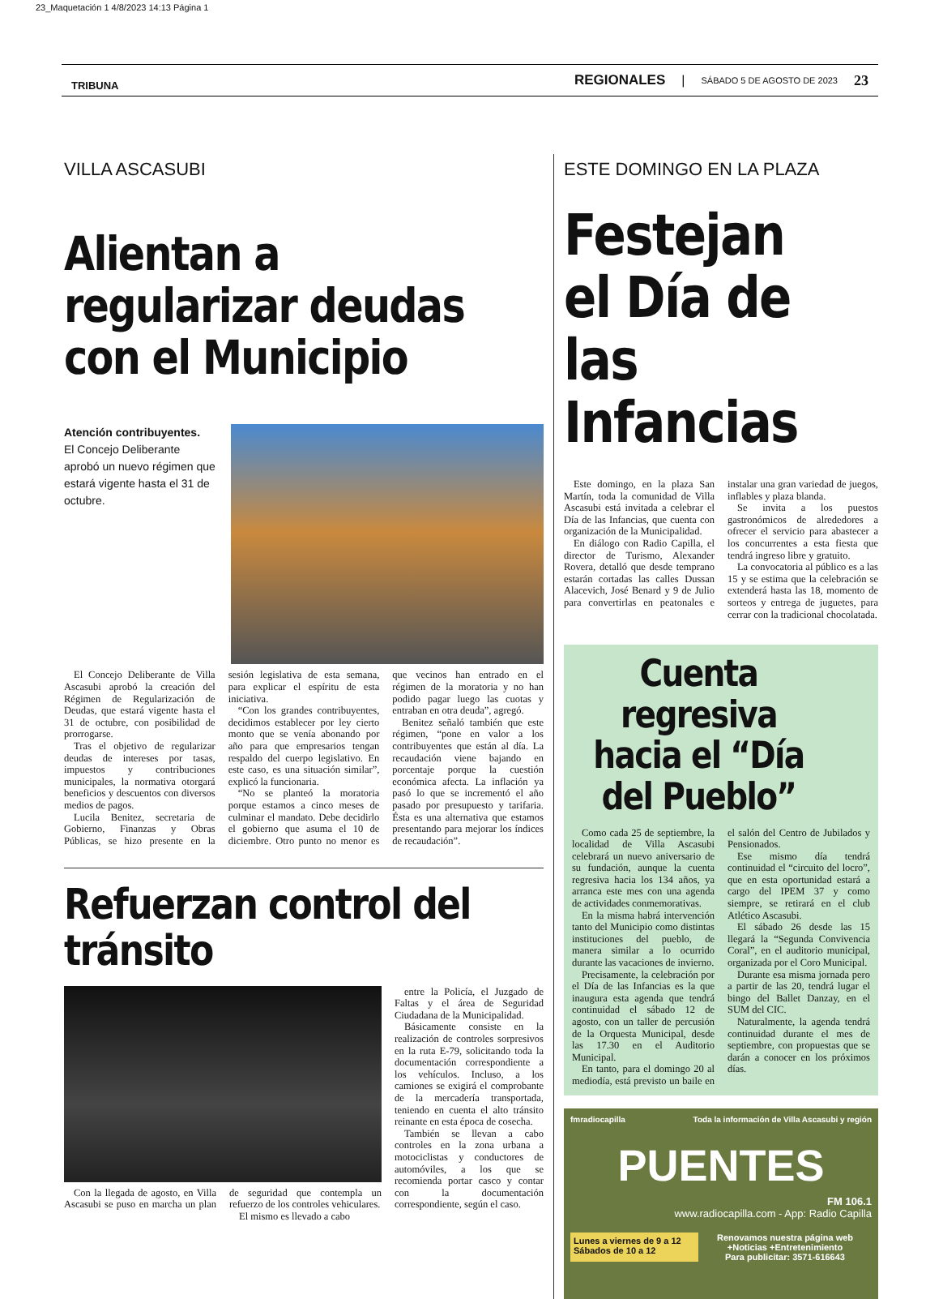23_Maquetación 1 4/8/2023 14:13 Página 1
TRIBUNA REGIONALES | SÁBADO 5 DE AGOSTO DE 2023 23
VILLA ASCASUBI
Alientan a regularizar deudas con el Municipio
Atención contribuyentes.
El Concejo Deliberante aprobó un nuevo régimen que estará vigente hasta el 31 de octubre.
El Concejo Deliberante de Villa Ascasubi aprobó la creación del Régimen de Regularización de Deudas, que estará vigente hasta el 31 de octubre, con posibilidad de prorrogarse.
Tras el objetivo de regularizar deudas de intereses por tasas, impuestos y contribuciones municipales, la normativa otorgará beneficios y descuentos con diversos medios de pagos.
Lucila Benitez, secretaria de Gobierno, Finanzas y Obras Públicas, se hizo presente en la sesión legislativa de esta semana, para explicar el espíritu de esta iniciativa.
“Con los grandes contribuyentes, decidimos establecer por ley cierto monto que se venía abonando por año para que empresarios tengan respaldo del cuerpo legislativo. En este caso, es una situación similar”, explicó la funcionaria.
“No se planteó la moratoria porque estamos a cinco meses de culminar el mandato. Debe decidirlo el gobierno que asuma el 10 de diciembre. Otro punto no menor es que vecinos han entrado en el régimen de la moratoria y no han podido pagar luego las cuotas y entraban en otra deuda”, agregó.
Benitez señaló también que este régimen, “pone en valor a los contribuyentes que están al día. La recaudación viene bajando en porcentaje porque la cuestión económica afecta. La inflación ya pasó lo que se incrementó el año pasado por presupuesto y tarifaria. Ésta es una alternativa que estamos presentando para mejorar los índices de recaudación”.
Refuerzan control del tránsito
Con la llegada de agosto, en Villa Ascasubi se puso en marcha un plan de seguridad que contempla un refuerzo de los controles vehiculares.
El mismo es llevado a cabo
entre la Policía, el Juzgado de Faltas y el área de Seguridad Ciudadana de la Municipalidad.
Básicamente consiste en la realización de controles sorpresivos en la ruta E-79, solicitando toda la documentación correspondiente a los vehículos. Incluso, a los camiones se exigirá el comprobante de la mercadería transportada, teniendo en cuenta el alto tránsito reinante en esta época de cosecha.
También se llevan a cabo controles en la zona urbana a motociclistas y conductores de automóviles, a los que se recomienda portar casco y contar con la documentación correspondiente, según el caso.
ESTE DOMINGO EN LA PLAZA
Festejan el Día de las Infancias
Este domingo, en la plaza San Martín, toda la comunidad de Villa Ascasubi está invitada a celebrar el Día de las Infancias, que cuenta con organización de la Municipalidad.
En diálogo con Radio Capilla, el director de Turismo, Alexander Rovera, detalló que desde temprano estarán cortadas las calles Dussan Alacevich, José Benard y 9 de Julio para convertirlas en peatonales e instalar una gran variedad de juegos, inflables y plaza blanda.
Se invita a los puestos gastronómicos de alrededores a ofrecer el servicio para abastecer a los concurrentes a esta fiesta que tendrá ingreso libre y gratuito.
La convocatoria al público es a las 15 y se estima que la celebración se extenderá hasta las 18, momento de sorteos y entrega de juguetes, para cerrar con la tradicional chocolatada.
Cuenta regresiva hacia el “Día del Pueblo”
Como cada 25 de septiembre, la localidad de Villa Ascasubi celebrará un nuevo aniversario de su fundación, aunque la cuenta regresiva hacia los 134 años, ya arranca este mes con una agenda de actividades conmemorativas.
En la misma habrá intervención tanto del Municipio como distintas instituciones del pueblo, de manera similar a lo ocurrido durante las vacaciones de invierno.
Precisamente, la celebración por el Día de las Infancias es la que inaugura esta agenda que tendrá continuidad el sábado 12 de agosto, con un taller de percusión de la Orquesta Municipal, desde las 17.30 en el Auditorio Municipal.
En tanto, para el domingo 20 al mediodía, está previsto un baile en el salón del Centro de Jubilados y Pensionados.
Ese mismo día tendrá continuidad el “circuito del locro”, que en esta oportunidad estará a cargo del IPEM 37 y como siempre, se retirará en el club Atlético Ascasubi.
El sábado 26 desde las 15 llegará la “Segunda Convivencia Coral”, en el auditorio municipal, organizada por el Coro Municipal.
Durante esa misma jornada pero a partir de las 20, tendrá lugar el bingo del Ballet Danzay, en el SUM del CIC.
Naturalmente, la agenda tendrá continuidad durante el mes de septiembre, con propuestas que se darán a conocer en los próximos días.
fmradiocapilla Toda la información de Villa Ascasubi y región
PUENTES
FM 106.1
www.radiocapilla.com - App: Radio Capilla
Lunes a viernes de 9 a 12
Sábados de 10 a 12
Renovamos nuestra página web
+Noticias +Entretenimiento
Para publicitar: 3571-616643